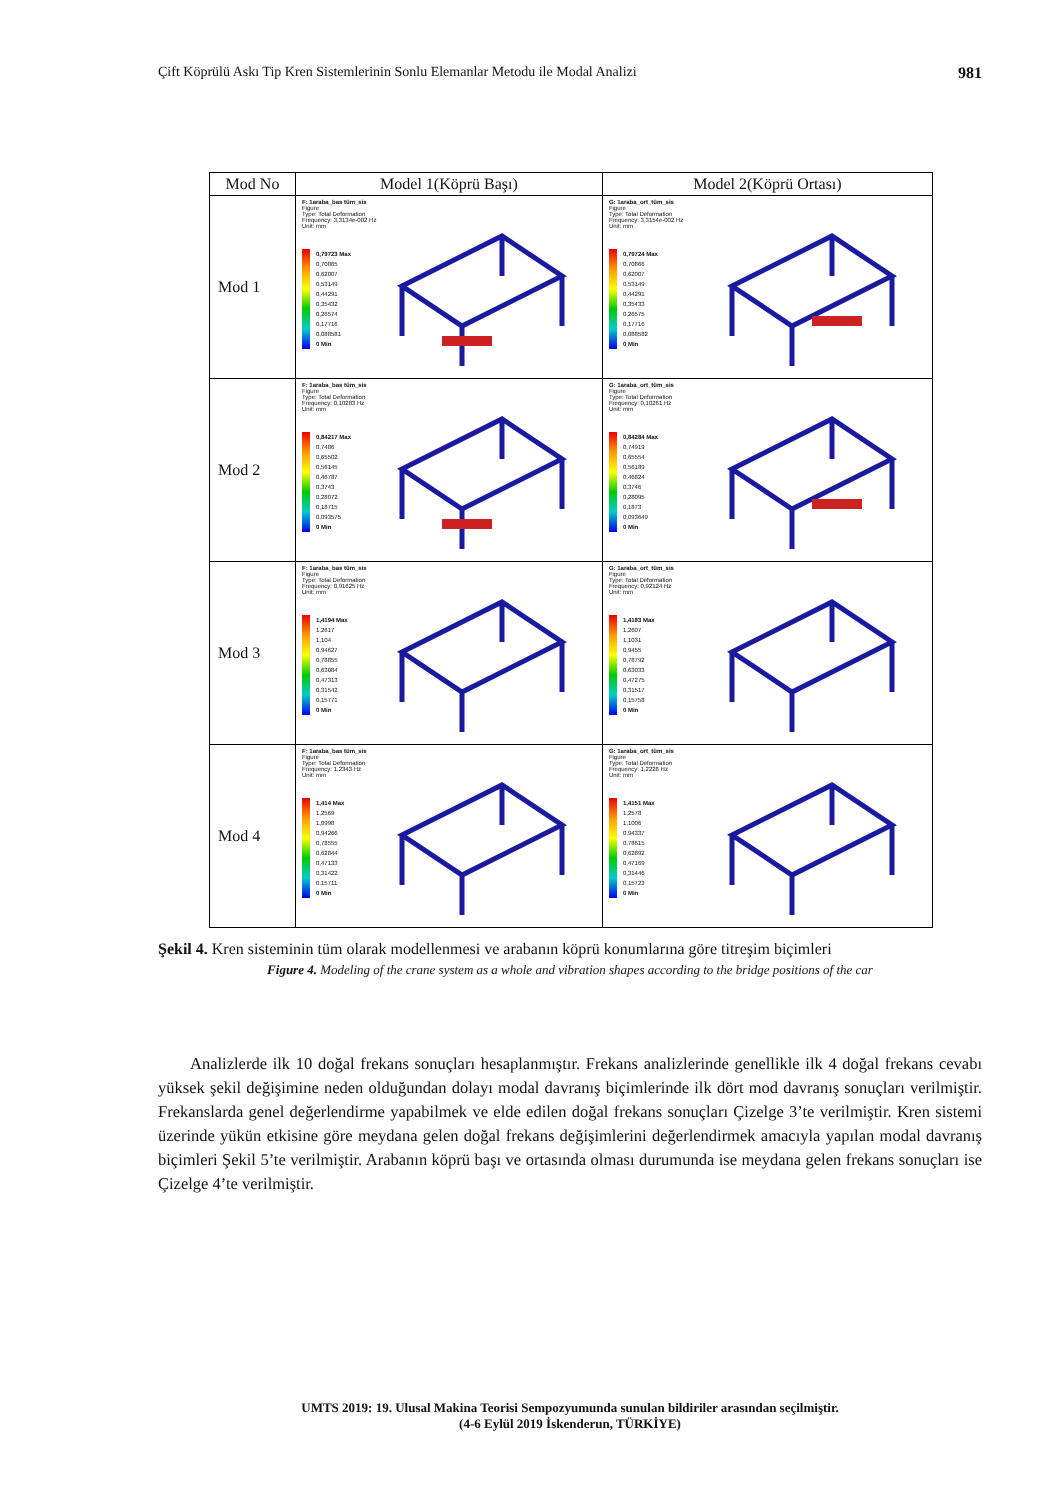Çift Köprülü Askı Tip Kren Sistemlerinin Sonlu Elemanlar Metodu ile Modal Analizi 981
| Mod No | Model 1(Köprü Başı) | Model 2(Köprü Ortası) |
| --- | --- | --- |
| Mod 1 | F: 1araba_bas tüm_sis Figure Type: Total Deformation Frequency: 3,3134e-002 Hz Unit: mm 0,79723 Max 0,70865 0,62007 0,53149 0,44291 0,35432 0,26574 0,17716 0,088581 0 Min | G: 1araba_ort_tüm_sis Figure Type: Total Deformation Frequency: 3,3154e-002 Hz Unit: mm 0,79724 Max 0,70866 0,62007 0,53149 0,44291 0,35433 0,26575 0,17716 0,088582 0 Min |
| Mod 2 | F: 1araba_bas tüm_sis Figure Type: Total Deformation Frequency: 0,10283 Hz Unit: mm 0,84217 Max 0,7486 0,65502 0,56145 0,46787 0,3743 0,28072 0,18715 0,093575 0 Min | G: 1araba_ort_tüm_sis Figure Type: Total Deformation Frequency: 0,10261 Hz Unit: mm 0,84284 Max 0,74919 0,65554 0,56189 0,46824 0,3746 0,28095 0,1873 0,093649 0 Min |
| Mod 3 | F: 1araba_bas tüm_sis Figure Type: Total Deformation Frequency: 0,91625 Hz Unit: mm 1,4194 Max 1,2617 1,104 0,94627 0,78855 0,63084 0,47313 0,31542 0,15771 0 Min | G: 1araba_ort_tüm_sis Figure Type: Total Deformation Frequency: 0,92124 Hz Unit: mm 1,4183 Max 1,2607 1,1031 0,9455 0,78792 0,63033 0,47275 0,31517 0,15758 0 Min |
| Mod 4 | F: 1araba_bas tüm_sis Figure Type: Total Deformation Frequency: 1,2343 Hz Unit: mm 1,414 Max 1,2569 1,0998 0,94266 0,78555 0,62844 0,47133 0,31422 0,15711 0 Min | G: 1araba_ort_tüm_sis Figure Type: Total Deformation Frequency: 1,2228 Hz Unit: mm 1,4151 Max 1,2578 1,1006 0,94337 0,78615 0,62892 0,47169 0,31446 0,15723 0 Min |
Şekil 4. Kren sisteminin tüm olarak modellenmesi ve arabanın köprü konumlarına göre titreşim biçimleri
Figure 4. Modeling of the crane system as a whole and vibration shapes according to the bridge positions of the car
Analizlerde ilk 10 doğal frekans sonuçları hesaplanmıştır. Frekans analizlerinde genellikle ilk 4 doğal frekans cevabı yüksek şekil değişimine neden olduğundan dolayı modal davranış biçimlerinde ilk dört mod davranış sonuçları verilmiştir. Frekanslarda genel değerlendirme yapabilmek ve elde edilen doğal frekans sonuçları Çizelge 3’te verilmiştir. Kren sistemi üzerinde yükün etkisine göre meydana gelen doğal frekans değişimlerini değerlendirmek amacıyla yapılan modal davranış biçimleri Şekil 5’te verilmiştir. Arabanın köprü başı ve ortasında olması durumunda ise meydana gelen frekans sonuçları ise Çizelge 4’te verilmiştir.
UMTS 2019: 19. Ulusal Makina Teorisi Sempozyumunda sunulan bildiriler arasından seçilmiştir.
(4-6 Eylül 2019 İskenderun, TÜRKİYE)